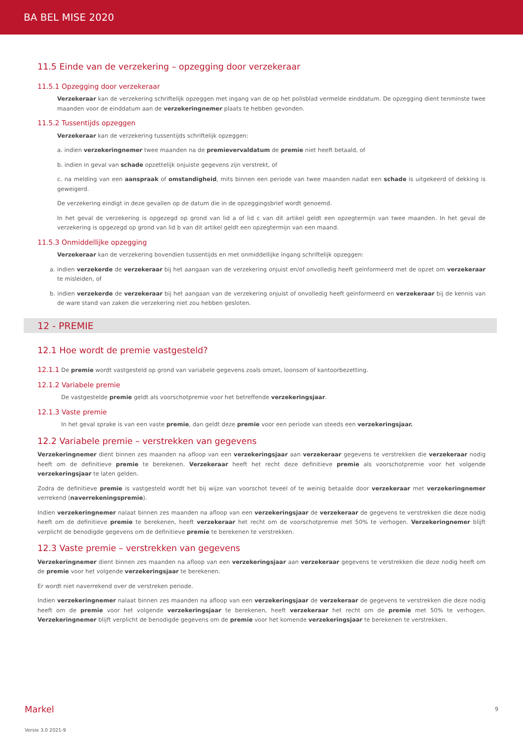BA BEL MISE 2020
11.5 Einde van de verzekering – opzegging door verzekeraar
11.5.1 Opzegging door verzekeraar
Verzekeraar kan de verzekering schriftelijk opzeggen met ingang van de op het polisblad vermelde einddatum. De opzegging dient tenminste twee maanden voor de einddatum aan de verzekeringnemer plaats te hebben gevonden.
11.5.2 Tussentijds opzeggen
Verzekeraar kan de verzekering tussentijds schriftelijk opzeggen:
a. indien verzekeringnemer twee maanden na de premievervaldatum de premie niet heeft betaald, of
b. indien in geval van schade opzettelijk onjuiste gegevens zijn verstrekt, of
c. na melding van een aanspraak of omstandigheid, mits binnen een periode van twee maanden nadat een schade is uitgekeerd of dekking is geweigerd.
De verzekering eindigt in deze gevallen op de datum die in de opzeggingsbrief wordt genoemd.
In het geval de verzekering is opgezegd op grond van lid a of lid c van dit artikel geldt een opzegtermijn van twee maanden. In het geval de verzekering is opgezegd op grond van lid b van dit artikel geldt een opzegtermijn van een maand.
11.5.3 Onmiddellijke opzegging
Verzekeraar kan de verzekering bovendien tussentijds en met onmiddellijke ingang schriftelijk opzeggen:
a. indien verzekerde de verzekeraar bij het aangaan van de verzekering onjuist en/of onvolledig heeft geïnformeerd met de opzet om verzekeraar te misleiden, of
b. indien verzekerde de verzekeraar bij het aangaan van de verzekering onjuist of onvolledig heeft geïnformeerd en verzekeraar bij de kennis van de ware stand van zaken die verzekering niet zou hebben gesloten.
12 - PREMIE
12.1 Hoe wordt de premie vastgesteld?
12.1.1 De premie wordt vastgesteld op grond van variabele gegevens zoals omzet, loonsom of kantoorbezetting.
12.1.2 Variabele premie
De vastgestelde premie geldt als voorschotpremie voor het betreffende verzekeringsjaar.
12.1.3 Vaste premie
In het geval sprake is van een vaste premie, dan geldt deze premie voor een periode van steeds een verzekeringsjaar.
12.2 Variabele premie – verstrekken van gegevens
Verzekeringnemer dient binnen zes maanden na afloop van een verzekeringsjaar aan verzekeraar gegevens te verstrekken die verzekeraar nodig heeft om de definitieve premie te berekenen. Verzekeraar heeft het recht deze definitieve premie als voorschotpremie voor het volgende verzekeringsjaar te laten gelden.
Zodra de definitieve premie is vastgesteld wordt het bij wijze van voorschot teveel of te weinig betaalde door verzekeraar met verzekeringnemer verrekend (naverrekeningspremie).
Indien verzekeringnemer nalaat binnen zes maanden na afloop van een verzekeringsjaar de verzekeraar de gegevens te verstrekken die deze nodig heeft om de definitieve premie te berekenen, heeft verzekeraar het recht om de voorschotpremie met 50% te verhogen. Verzekeringnemer blijft verplicht de benodigde gegevens om de definitieve premie te berekenen te verstrekken.
12.3 Vaste premie – verstrekken van gegevens
Verzekeringnemer dient binnen zes maanden na afloop van een verzekeringsjaar aan verzekeraar gegevens te verstrekken die deze nodig heeft om de premie voor het volgende verzekeringsjaar te berekenen.
Er wordt niet naverrekend over de verstreken periode.
Indien verzekeringnemer nalaat binnen zes maanden na afloop van een verzekeringsjaar de verzekeraar de gegevens te verstrekken die deze nodig heeft om de premie voor het volgende verzekeringsjaar te berekenen, heeft verzekeraar het recht om de premie met 50% te verhogen. Verzekeringnemer blijft verplicht de benodigde gegevens om de premie voor het komende verzekeringsjaar te berekenen te verstrekken.
Markel 9
Versie 3.0 2021-9